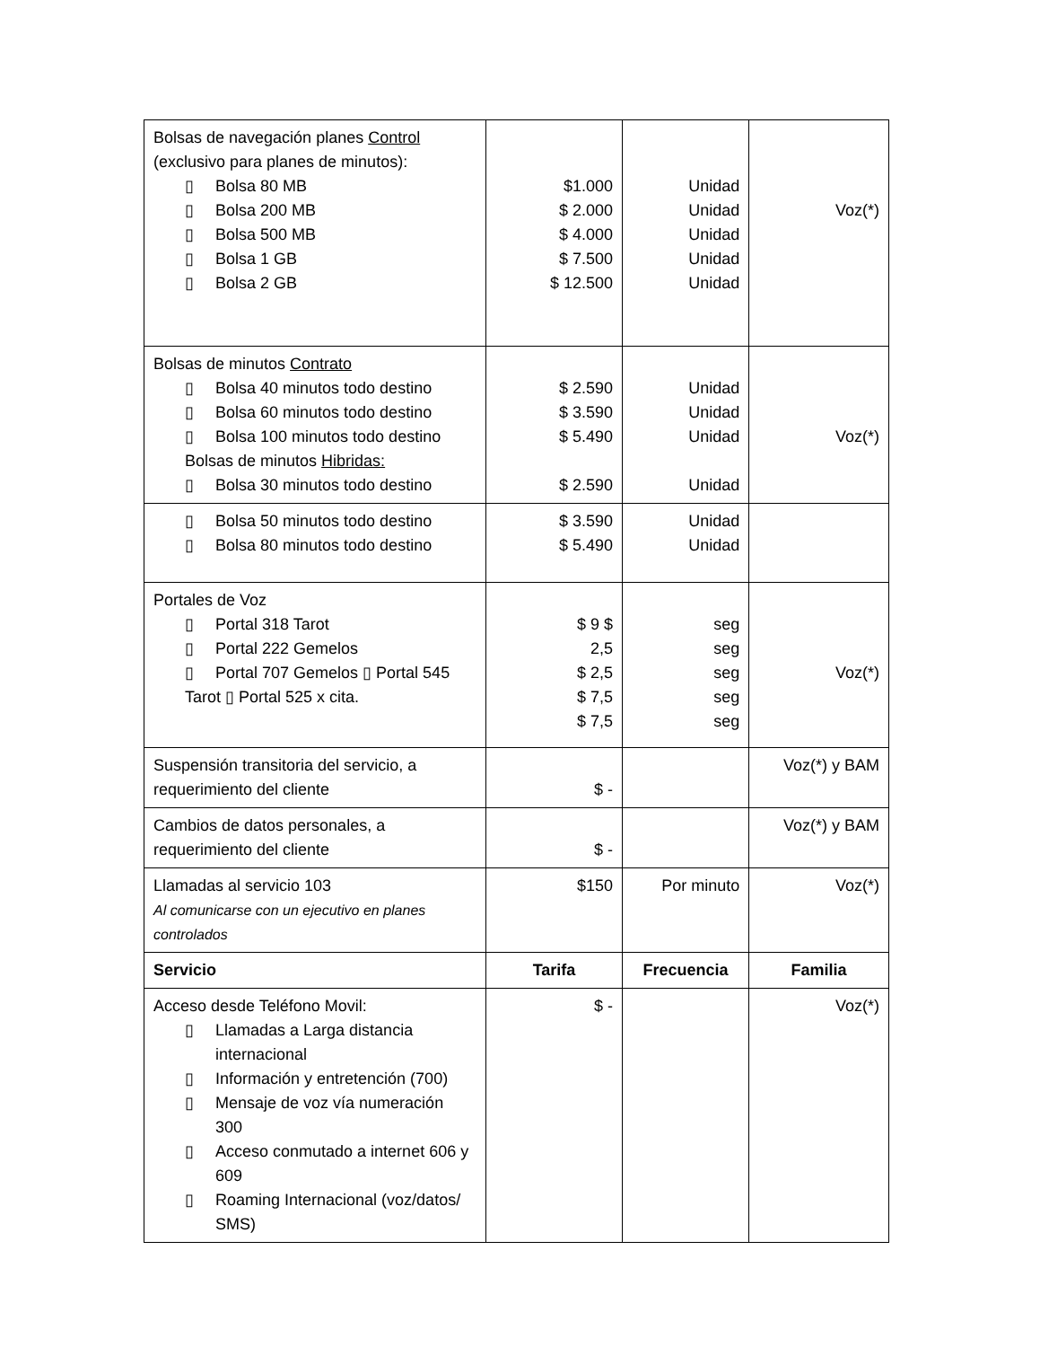| Bolsas de navegación planes Control (exclusivo para planes de minutos): ▯ Bolsa 80 MB ▯ Bolsa 200 MB ▯ Bolsa 500 MB ▯ Bolsa 1 GB ▯ Bolsa 2 GB | $1.000 $ 2.000 $ 4.000 $ 7.500 $ 12.500 | Unidad Unidad Unidad Unidad Unidad | Voz(*) |
| Bolsas de minutos Contrato ▯ Bolsa 40 minutos todo destino ▯ Bolsa 60 minutos todo destino ▯ Bolsa 100 minutos todo destino Bolsas de minutos Hibridas: ▯ Bolsa 30 minutos todo destino | $ 2.590 $ 3.590 $ 5.490 $ 2.590 | Unidad Unidad Unidad Unidad | Voz(*) |
| ▯ Bolsa 50 minutos todo destino ▯ Bolsa 80 minutos todo destino | $ 3.590 $ 5.490 | Unidad Unidad | |
| Portales de Voz ▯ Portal 318 Tarot ▯ Portal 222 Gemelos ▯ Portal 707 Gemelos ▯ Portal 545 Tarot ▯ Portal 525 x cita. | $ 9 $ 2,5 $ 2,5 $ 7,5 $ 7,5 | seg seg seg seg seg | Voz(*) |
| Suspensión transitoria del servicio, a requerimiento del cliente | $ - | | Voz(*) y BAM |
| Cambios de datos personales, a requerimiento del cliente | $ - | | Voz(*) y BAM |
| Llamadas al servicio 103 Al comunicarse con un ejecutivo en planes controlados | $150 | Por minuto | Voz(*) |
| Servicio | Tarifa | Frecuencia | Familia |
| Acceso desde Teléfono Movil: ▯ Llamadas a Larga distancia internacional ▯ Información y entretención (700) ▯ Mensaje de voz vía numeración 300 ▯ Acceso conmutado a internet 606 y 609 ▯ Roaming Internacional (voz/datos/ SMS) | $ - | | Voz(*) |